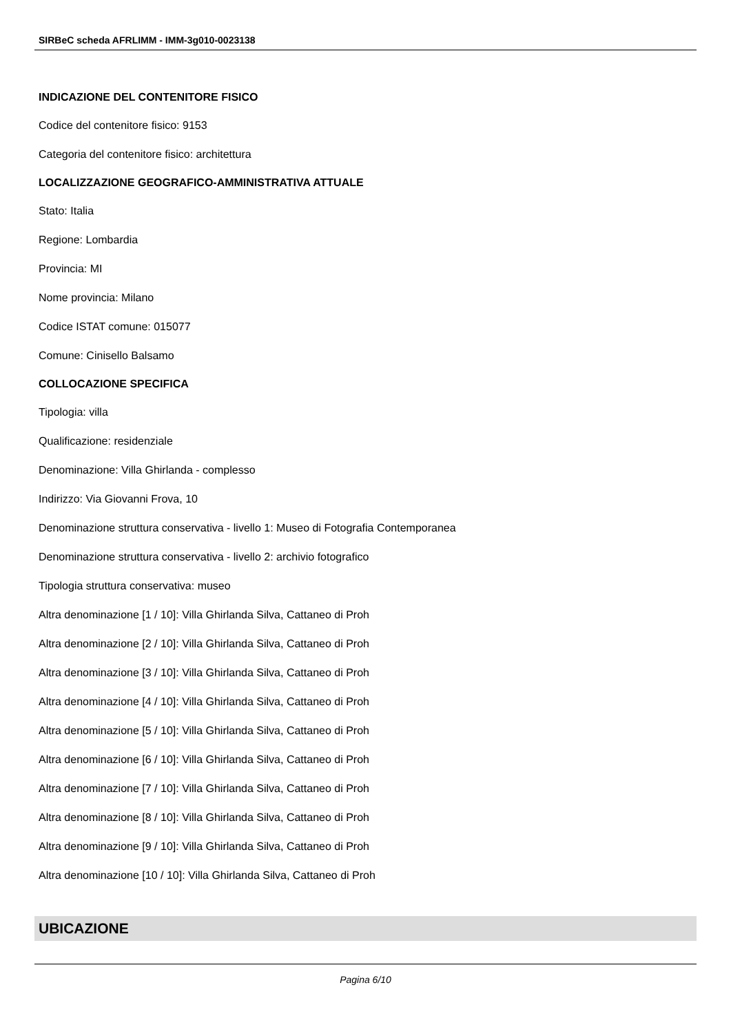SIRBeC scheda AFRLIMM - IMM-3g010-0023138
INDICAZIONE DEL CONTENITORE FISICO
Codice del contenitore fisico: 9153
Categoria del contenitore fisico: architettura
LOCALIZZAZIONE GEOGRAFICO-AMMINISTRATIVA ATTUALE
Stato: Italia
Regione: Lombardia
Provincia: MI
Nome provincia: Milano
Codice ISTAT comune: 015077
Comune: Cinisello Balsamo
COLLOCAZIONE SPECIFICA
Tipologia: villa
Qualificazione: residenziale
Denominazione: Villa Ghirlanda - complesso
Indirizzo: Via Giovanni Frova, 10
Denominazione struttura conservativa - livello 1: Museo di Fotografia Contemporanea
Denominazione struttura conservativa - livello 2: archivio fotografico
Tipologia struttura conservativa: museo
Altra denominazione [1 / 10]: Villa Ghirlanda Silva, Cattaneo di Proh
Altra denominazione [2 / 10]: Villa Ghirlanda Silva, Cattaneo di Proh
Altra denominazione [3 / 10]: Villa Ghirlanda Silva, Cattaneo di Proh
Altra denominazione [4 / 10]: Villa Ghirlanda Silva, Cattaneo di Proh
Altra denominazione [5 / 10]: Villa Ghirlanda Silva, Cattaneo di Proh
Altra denominazione [6 / 10]: Villa Ghirlanda Silva, Cattaneo di Proh
Altra denominazione [7 / 10]: Villa Ghirlanda Silva, Cattaneo di Proh
Altra denominazione [8 / 10]: Villa Ghirlanda Silva, Cattaneo di Proh
Altra denominazione [9 / 10]: Villa Ghirlanda Silva, Cattaneo di Proh
Altra denominazione [10 / 10]: Villa Ghirlanda Silva, Cattaneo di Proh
UBICAZIONE
Pagina 6/10